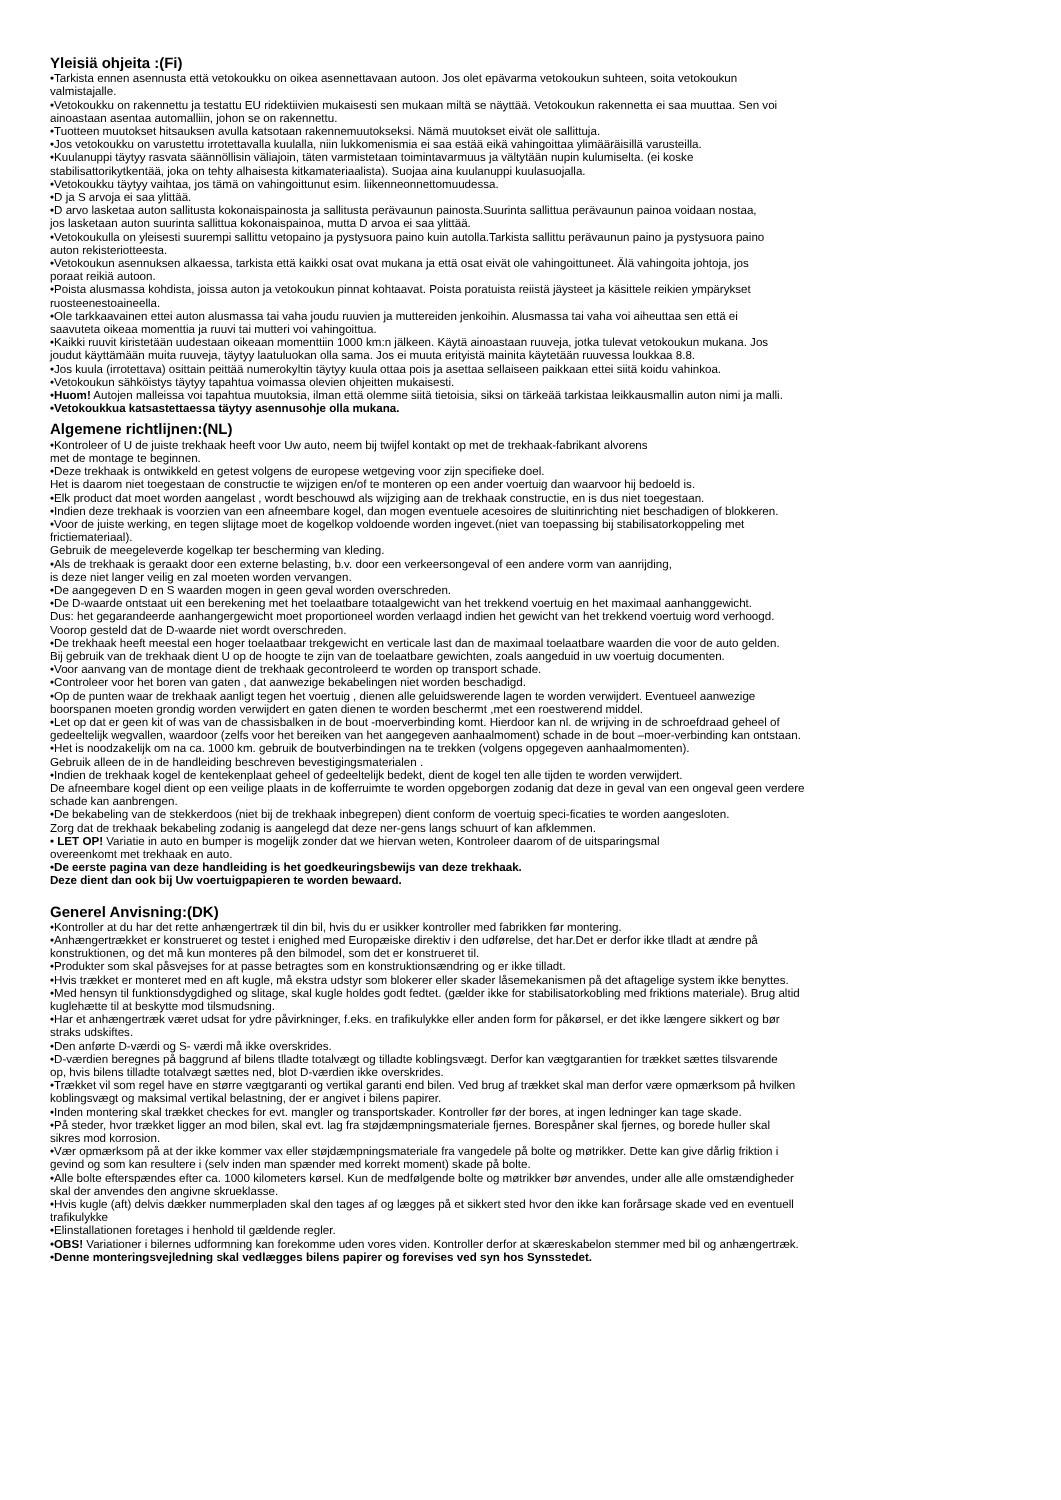Yleisiä ohjeita :(Fi)
•Tarkista ennen asennusta että vetokoukku on oikea asennettavaan autoon. Jos olet epävarma vetokoukun suhteen, soita vetokoukun
valmistajalle.
•Vetokoukku on rakennettu ja testattu EU ridektiivien mukaisesti sen mukaan miltä se näyttää. Vetokoukun rakennetta ei saa muuttaa. Sen voi
ainoastaan asentaa automalliin, johon se on rakennettu.
•Tuotteen muutokset hitsauksen avulla katsotaan rakennemuutokseksi. Nämä muutokset eivät ole sallittuja.
•Jos vetokoukku on varustettu irrotettavalla kuulalla, niin lukkomenismia ei saa estää eikä vahingoittaa ylimääräisillä varusteilla.
•Kuulanuppi täytyy rasvata säännöllisin väliajoin, täten varmistetaan toimintavarmuus ja vältytään nupin kulumiselta. (ei koske
stabilisattorikytkentää, joka on tehty alhaisesta kitkamateriaalista). Suojaa aina kuulanuppi kuulasuojalla.
•Vetokoukku täytyy vaihtaa, jos tämä on vahingoittunut esim. liikenneonnettomuudessa.
•D ja S arvoja ei saa ylittää.
•D arvo lasketaa auton sallitusta kokonaispainosta ja sallitusta perävaunun painosta.Suurinta sallittua perävaunun painoa voidaan nostaa,
jos lasketaan auton suurinta sallittua kokonaispainoa, mutta D arvoa ei saa ylittää.
•Vetokoukulla on yleisesti suurempi sallittu vetopaino ja pystysuora paino kuin autolla.Tarkista sallittu perävaunun paino ja pystysuora paino
auton rekisteriotteesta.
•Vetokoukun asennuksen alkaessa, tarkista että kaikki osat ovat mukana ja että osat eivät ole vahingoittuneet. Älä vahingoita johtoja, jos
poraat reikiä autoon.
•Poista alusmassa kohdista, joissa auton ja vetokoukun pinnat kohtaavat. Poista poratuista reiistä jäysteet ja käsittele reikien ympärykset
ruosteenestoaineella.
•Ole tarkkaavainen ettei auton alusmassa tai vaha joudu ruuvien ja muttereiden jenkoihin. Alusmassa tai vaha voi aiheuttaa sen että ei
saavuteta oikeaa momenttia ja ruuvi tai mutteri voi vahingoittua.
•Kaikki ruuvit kiristetään uudestaan oikeaan momenttiin 1000 km:n jälkeen. Käytä ainoastaan ruuveja, jotka tulevat vetokoukun mukana. Jos
joudut käyttämään muita ruuveja, täytyy laatuluokan olla sama. Jos ei muuta erityistä mainita käytetään ruuvessa loukkaa 8.8.
•Jos kuula (irrotettava) osittain peittää numerokyltin täytyy kuula ottaa pois ja asettaa sellaiseen paikkaan ettei siitä koidu vahinkoa.
•Vetokoukun sähköistys täytyy tapahtua voimassa olevien ohjeitten mukaisesti.
•Huom! Autojen malleissa voi tapahtua muutoksia, ilman että olemme siitä tietoisia, siksi on tärkeää tarkistaa leikkausmallin auton nimi ja malli.
•Vetokoukkua katsastettaessa täytyy asennusohje olla mukana.
Algemene richtlijnen:(NL)
•Kontroleer of U de juiste trekhaak heeft voor Uw auto, neem bij twijfel kontakt op met de trekhaak-fabrikant alvorens
met de montage te beginnen.
•Deze trekhaak is ontwikkeld en getest volgens de europese wetgeving voor zijn specifieke doel.
Het is daarom niet toegestaan de constructie te wijzigen en/of te monteren op een ander voertuig dan waarvoor hij bedoeld is.
•Elk product dat moet worden aangelast , wordt beschouwd als wijziging aan de trekhaak constructie, en is dus niet toegestaan.
•Indien deze trekhaak is voorzien van een afneembare kogel, dan mogen eventuele acesoires de sluitinrichting niet beschadigen of blokkeren.
•Voor de juiste werking, en tegen slijtage moet de kogelkop voldoende worden ingevet.(niet van toepassing bij stabilisatorkoppeling met
frictiemateriaal).
Gebruik de meegeleverde kogelkap ter bescherming van kleding.
•Als de trekhaak is geraakt door een externe belasting, b.v. door een verkeersongeval of een andere vorm van aanrijding,
is deze niet langer veilig en zal moeten worden vervangen.
•De aangegeven D en S waarden mogen in geen geval worden overschreden.
•De D-waarde ontstaat uit een berekening met het toelaatbare totaalgewicht van het trekkend voertuig en het maximaal aanhanggewicht.
Dus: het gegarandeerde aanhangergewicht moet proportioneel worden verlaagd indien het gewicht van het trekkend voertuig word verhoogd.
Voorop gesteld dat de D-waarde niet wordt overschreden.
•De trekhaak heeft meestal een hoger toelaatbaar trekgewicht en verticale last dan de maximaal toelaatbare waarden die voor de auto gelden.
Bij gebruik van de trekhaak dient U op de hoogte te zijn van de toelaatbare gewichten, zoals aangeduid in uw voertuig documenten.
•Voor aanvang van de montage dient de trekhaak gecontroleerd te worden op transport schade.
•Controleer voor het boren van gaten , dat aanwezige bekabelingen niet worden beschadigd.
•Op de punten waar de trekhaak aanligt tegen het voertuig , dienen alle geluidswerende lagen te worden verwijdert. Eventueel aanwezige
boorspanen moeten grondig worden verwijdert en gaten dienen te worden beschermt ,met een roestwerend middel.
•Let op dat er geen kit of was van de chassisbalken in de bout -moerverbinding komt. Hierdoor kan nl. de wrijving in de schroefdraad geheel of
gedeeltelijk wegvallen, waardoor (zelfs voor het bereiken van het aangegeven aanhaalmoment) schade in de bout –moer-verbinding kan ontstaan.
•Het is noodzakelijk om na ca. 1000 km. gebruik de boutverbindingen na te trekken (volgens opgegeven aanhaalmomenten).
Gebruik alleen de in de handleiding beschreven bevestigingsmaterialen .
•Indien de trekhaak kogel de kentekenplaat geheel of gedeeltelijk bedekt, dient de kogel ten alle tijden te worden verwijdert.
De afneembare kogel dient op een veilige plaats in de kofferruimte te worden opgeborgen zodanig dat deze in geval van een ongeval geen verdere
schade kan aanbrengen.
•De bekabeling van de stekkerdoos (niet bij de trekhaak inbegrepen) dient conform de voertuig speci-ficaties te worden aangesloten.
Zorg dat de trekhaak bekabeling zodanig is aangelegd dat deze ner-gens langs schuurt of kan afklemmen.
• LET OP! Variatie in auto en bumper is mogelijk zonder dat we hiervan weten, Kontroleer daarom of de uitsparingsmal
overeenkomt met trekhaak en auto.
•De eerste pagina van deze handleiding is het goedkeuringsbewijs van deze trekhaak.
Deze dient dan ook bij Uw voertuigpapieren te worden bewaard.
Generel Anvisning:(DK)
•Kontroller at du har det rette anhængertræk til din bil, hvis du er usikker kontroller med fabrikken før montering.
•Anhængertrækket er konstrueret og testet i enighed med Europæiske direktiv i den udførelse, det har.Det er derfor ikke tlladt at ændre på
konstruktionen, og det må kun monteres på den bilmodel, som det er konstrueret til.
•Produkter som skal påsvejses for at passe betragtes som en konstruktionsændring og er ikke tilladt.
•Hvis trækket er monteret med en aft kugle, må ekstra udstyr som blokerer eller skader låsemekanismen på det aftagelige system ikke benyttes.
•Med hensyn til funktionsdygdighed og slitage, skal kugle holdes godt fedtet. (gælder ikke for stabilisatorkobling med friktions materiale). Brug altid
kuglehætte til at beskytte mod tilsmudsning.
•Har et anhængertræk været udsat for ydre påvirkninger, f.eks. en trafikulykke eller anden form for påkørsel, er det ikke længere sikkert og bør
straks udskiftes.
•Den anførte D-værdi og S- værdi må ikke overskrides.
•D-værdien beregnes på baggrund af bilens tlladte totalvægt og tilladte koblingsvægt. Derfor kan vægtgarantien for trækket sættes tilsvarende
op, hvis bilens tilladte totalvægt sættes ned, blot D-værdien ikke overskrides.
•Trækket vil som regel have en større vægtgaranti og vertikal garanti end bilen. Ved brug af trækket skal man derfor være opmærksom på hvilken
koblingsvægt og maksimal vertikal belastning, der er angivet i bilens papirer.
•Inden montering skal trækket checkes for evt. mangler og transportskader. Kontroller før der bores, at ingen ledninger kan tage skade.
•På steder, hvor trækket ligger an mod bilen, skal evt. lag fra støjdæmpningsmateriale fjernes. Borespåner skal fjernes, og borede huller skal
sikres mod korrosion.
•Vær opmærksom på at der ikke kommer vax eller støjdæmpningsmateriale fra vangedele på bolte og møtrikker. Dette kan give dårlig friktion i
gevind og som kan resultere i (selv inden man spænder med korrekt moment) skade på bolte.
•Alle bolte efterspændes efter ca. 1000 kilometers kørsel. Kun de medfølgende bolte og møtrikker bør anvendes, under alle alle omstændigheder
skal der anvendes den angivne skrueklasse.
•Hvis kugle (aft) delvis dækker nummerpladen skal den tages af og lægges på et sikkert sted hvor den ikke kan forårsage skade ved en eventuell
trafikulykke
•Elinstallationen foretages i henhold til gældende regler.
•OBS! Variationer i bilernes udformning kan forekomme uden vores viden. Kontroller derfor at skæreskabelon stemmer med bil og anhængertræk.
•Denne monteringsvejledning skal vedlægges bilens papirer og forevises ved syn hos Synsstedet.